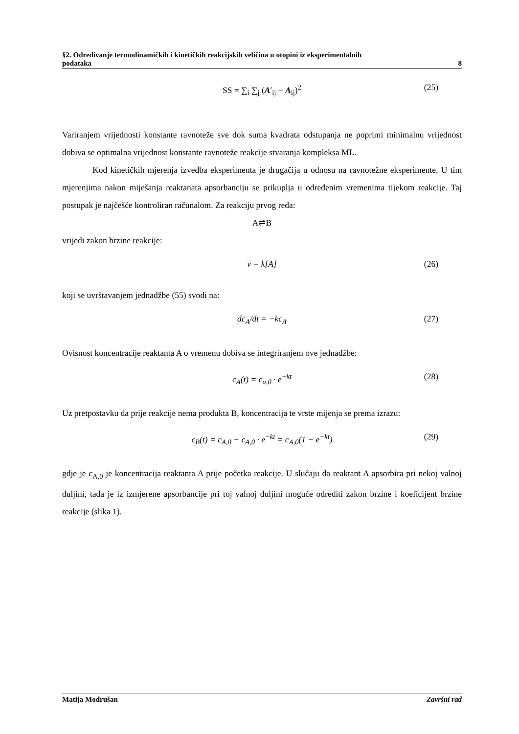§2. Određivanje termodinamičkih i kinetičkih reakcijskih veličina u otopini iz eksperimentalnih
podataka 8
SS = ∑<sub>i</sub> ∑<sub>j</sub> (A′<sub>ij</sub> − A<sub>ij</sub>)<sup>2</sup> (25)
Variranjem vrijednosti konstante ravnoteže sve dok suma kvadrata odstupanja ne poprimi minimalnu vrijednost dobiva se optimalna vrijednost konstante ravnoteže reakcije stvaranja kompleksa ML.
Kod kinetičkih mjerenja izvedba eksperimenta je drugačija u odnosu na ravnotežne eksperimente. U tim mjerenjima nakon miješanja reaktanata apsorbanciju se prikuplja u određenim vremenima tijekom reakcije. Taj postupak je najčešće kontroliran računalom. Za reakciju prvog reda:
A⇌B
vrijedi zakon brzine reakcije:
v = k[A] (26)
koji se uvrštavanjem jednadžbe (55) svodi na:
dc<sub>A</sub>/dt = −kc<sub>A</sub> (27)
Ovisnost koncentracije reaktanta A o vremenu dobiva se integriranjem ove jednadžbe:
c<sub>A</sub>(t) = c<sub>a,0</sub> · e<sup>−kt</sup> (28)
Uz pretpostavku da prije reakcije nema produkta B, koncentracija te vrste mijenja se prema izrazu:
c<sub>B</sub>(t) = c<sub>A,0</sub> − c<sub>A,0</sub> · e<sup>−kt</sup> = c<sub>A,0</sub>(1 − e<sup>−kt</sup>) (29)
gdje je c<sub>A,0</sub> je koncentracija reaktanta A prije početka reakcije. U slučaju da reaktant A apsorbira pri nekoj valnoj duljini, tada je iz izmjerene apsorbancije pri toj valnoj duljini moguće odrediti zakon brzine i koeficijent brzine reakcije (slika 1).
Matija Modrušan Završni rad